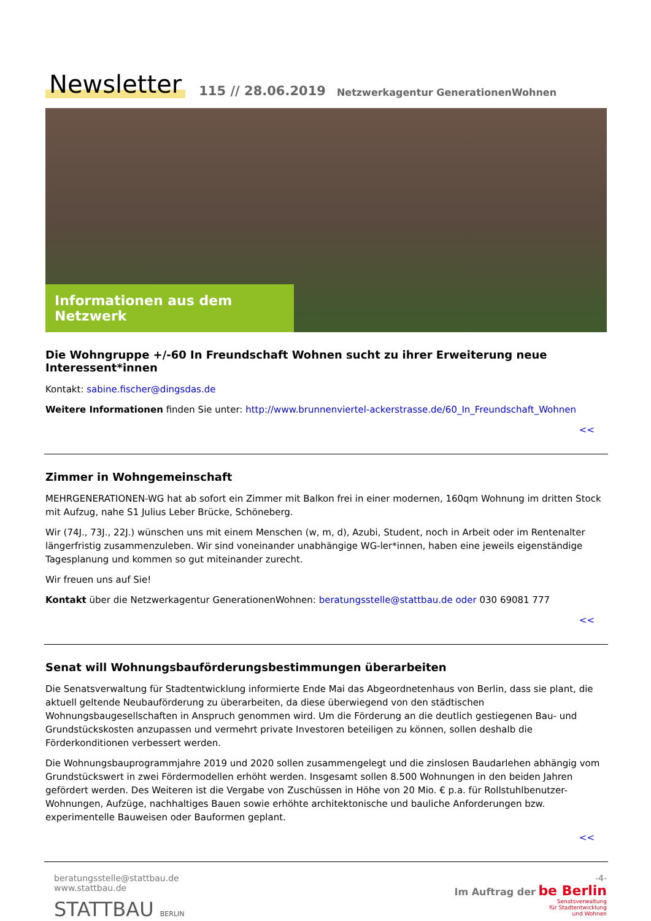Newsletter 115 // 28.06.2019 Netzwerkagentur GenerationenWohnen
Informationen aus dem Netzwerk
Die Wohngruppe +/-60 In Freundschaft Wohnen sucht zu ihrer Erweiterung neue Interessent*innen
Kontakt: sabine.fischer@dingsdas.de
Weitere Informationen finden Sie unter: http://www.brunnenviertel-ackerstrasse.de/60_In_Freundschaft_Wohnen
<<
Zimmer in Wohngemeinschaft
MEHRGENERATIONEN-WG hat ab sofort ein Zimmer mit Balkon frei in einer modernen, 160qm Wohnung im dritten Stock mit Aufzug, nahe S1 Julius Leber Brücke, Schöneberg.
Wir (74J., 73J., 22J.) wünschen uns mit einem Menschen (w, m, d), Azubi, Student, noch in Arbeit oder im Rentenalter längerfristig zusammenzuleben. Wir sind voneinander unabhängige WG-ler*innen, haben eine jeweils eigenständige Tagesplanung und kommen so gut miteinander zurecht.
Wir freuen uns auf Sie!
Kontakt über die Netzwerkagentur GenerationenWohnen: beratungsstelle@stattbau.de oder 030 69081 777
<<
Senat will Wohnungsbauförderungsbestimmungen überarbeiten
Die Senatsverwaltung für Stadtentwicklung informierte Ende Mai das Abgeordnetenhaus von Berlin, dass sie plant, die aktuell geltende Neubauförderung zu überarbeiten, da diese überwiegend von den städtischen Wohnungsbaugesellschaften in Anspruch genommen wird. Um die Förderung an die deutlich gestiegenen Bau- und Grundstückskosten anzupassen und vermehrt private Investoren beteiligen zu können, sollen deshalb die Förderkonditionen verbessert werden.
Die Wohnungsbauprogrammjahre 2019 und 2020 sollen zusammengelegt und die zinslosen Baudarlehen abhängig vom Grundstückswert in zwei Fördermodellen erhöht werden. Insgesamt sollen 8.500 Wohnungen in den beiden Jahren gefördert werden. Des Weiteren ist die Vergabe von Zuschüssen in Höhe von 20 Mio. € p.a. für Rollstuhlbenutzer-Wohnungen, Aufzüge, nachhaltiges Bauen sowie erhöhte architektonische und bauliche Anforderungen bzw. experimentelle Bauweisen oder Bauformen geplant.
<<
beratungsstelle@stattbau.de
www.stattbau.de
STATTBAU BERLIN
-4-
Im Auftrag der be Berlin
Senatsverwaltung
für Stadtentwicklung
und Wohnen